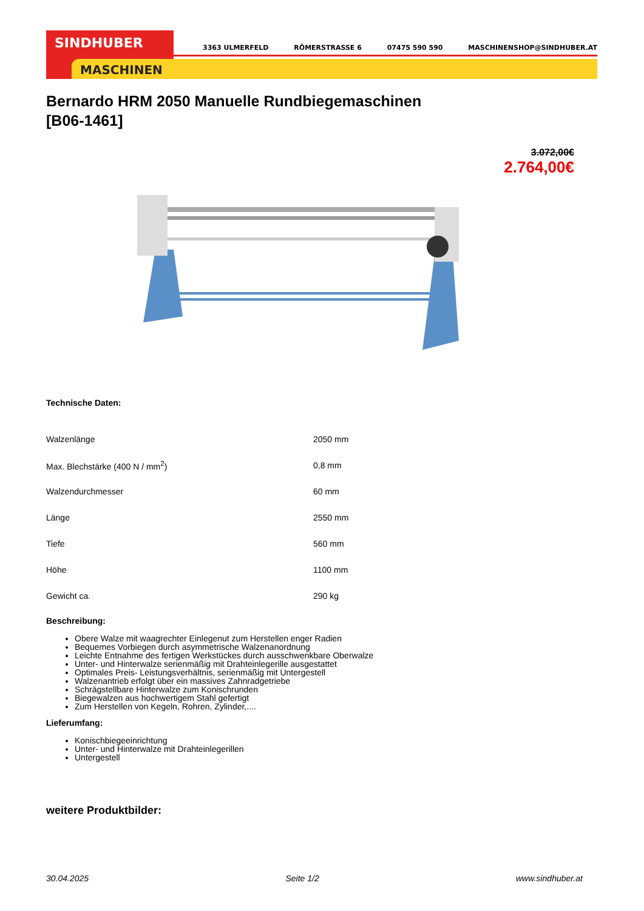SINDHUBER
MASCHINEN
3363 ULMERFELD RÖMERSTRASSE 6 07475 590 590 MASCHINENSHOP@SINDHUBER.AT
Bernardo HRM 2050 Manuelle Rundbiegemaschinen
[B06-1461]
3.072,00€
2.764,00€
Technische Daten:
| Walzenlänge | 2050 mm |
| Max. Blechstärke (400 N / mm<sup>2</sup>) | 0,8 mm |
| Walzendurchmesser | 60 mm |
| Länge | 2550 mm |
| Tiefe | 560 mm |
| Höhe | 1100 mm |
| Gewicht ca. | 290 kg |
Beschreibung:
Obere Walze mit waagrechter Einlegenut zum Herstellen enger Radien
Bequemes Vorbiegen durch asymmetrische Walzenanordnung
Leichte Entnahme des fertigen Werkstückes durch ausschwenkbare Oberwalze
Unter- und Hinterwalze serienmäßig mit Drahteinlegerille ausgestattet
Optimales Preis- Leistungsverhältnis, serienmäßig mit Untergestell
Walzenantrieb erfolgt über ein massives Zahnradgetriebe
Schrägstellbare Hinterwalze zum Konischrunden
Biegewalzen aus hochwertigem Stahl gefertigt
Zum Herstellen von Kegeln, Rohren, Zylinder,....
Lieferumfang:
Konischbiegeeinrichtung
Unter- und Hinterwalze mit Drahteinlegerillen
Untergestell
weitere Produktbilder:
30.04.2025 Seite 1/2 www.sindhuber.at